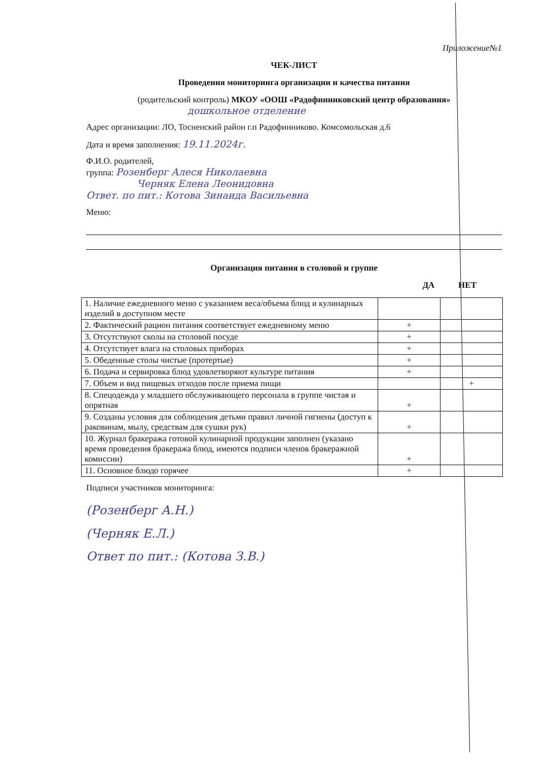Приложение№1
ЧЕК-ЛИСТ
Проведения мониторинга организации и качества питания
(родительский контроль) МКОУ «ООШ «Радофинниковский центр образования»
дошкольное отделение
Адрес организации: ЛО, Тосненский район г.п Радофинниково. Комсомольская д.6
Дата и время заполнения: 19.11.2024г.
Ф.И.О. родителей,
группа: Розенберг Алеся Николаевна
Черняк Елена Леонидовна
Ответ. по пит.: Котова Зинаида Васильевна
Меню:
Организация питания в столовой и группе
ДА НЕТ
| 1. Наличие ежедневного меню с указанием веса/объема блюд и кулинарных изделий в доступном месте | | |
| 2. Фактический рацион питания соответствует ежедневному меню | + | |
| 3. Отсутствуют сколы на столовой посуде | + | |
| 4. Отсутствует влага на столовых приборах | + | |
| 5. Обеденные столы чистые (протертые) | + | |
| 6. Подача и сервировка блюд удовлетворяют культуре питания | + | |
| 7. Объем и вид пищевых отходов после приема пищи | | + |
| 8. Спецодежда у младшего обслуживающего персонала в группе чистая и опрятная | + | |
| 9. Созданы условия для соблюдения детьми правил личной гигиены (доступ к раковинам, мылу, средствам для сушки рук) | + | |
| 10. Журнал бракеража готовой кулинарной продукции заполнен (указано время проведения бракеража блюд, имеются подписи членов бракеражной комиссии) | + | |
| 11. Основное блюдо горячее | + | |
Подписи участников мониторинга:
(Розенберг А.Н.)
(Черняк Е.Л.)
Ответ по пит.: (Котова З.В.)